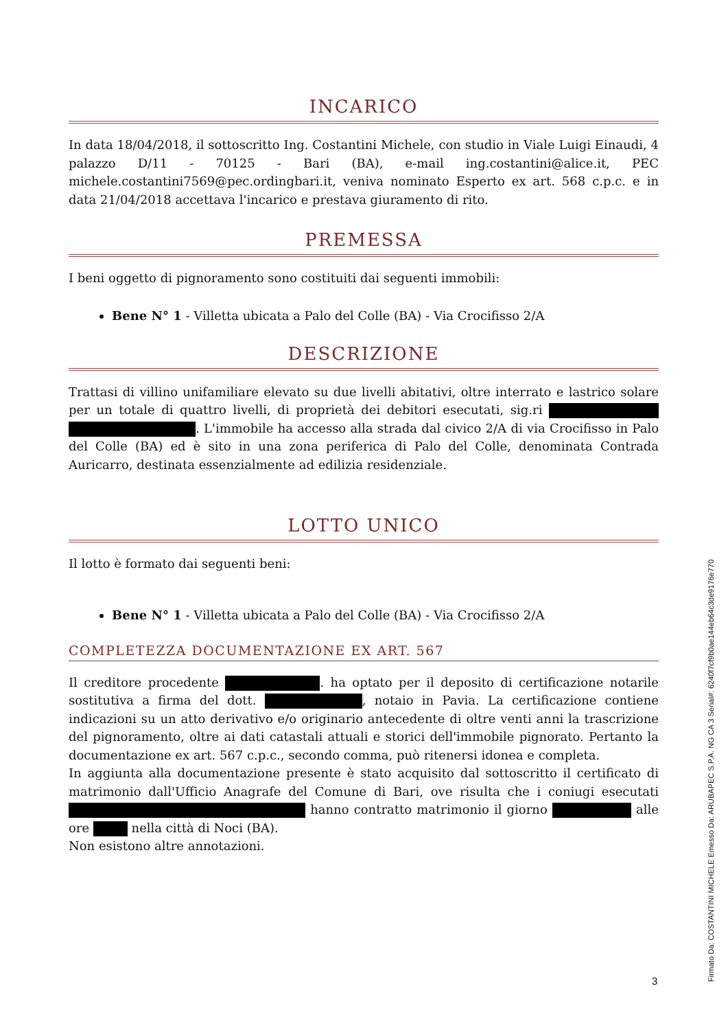INCARICO
In data 18/04/2018, il sottoscritto Ing. Costantini Michele, con studio in Viale Luigi Einaudi, 4 palazzo D/11 - 70125 - Bari (BA), e-mail ing.costantini@alice.it, PEC michele.costantini7569@pec.ordingbari.it, veniva nominato Esperto ex art. 568 c.p.c. e in data 21/04/2018 accettava l'incarico e prestava giuramento di rito.
PREMESSA
I beni oggetto di pignoramento sono costituiti dai seguenti immobili:
Bene N° 1 - Villetta ubicata a Palo del Colle (BA) - Via Crocifisso 2/A
DESCRIZIONE
Trattasi di villino unifamiliare elevato su due livelli abitativi, oltre interrato e lastrico solare per un totale di quattro livelli, di proprietà dei debitori esecutati, sig.ri . L'immobile ha accesso alla strada dal civico 2/A di via Crocifisso in Palo del Colle (BA) ed è sito in una zona periferica di Palo del Colle, denominata Contrada Auricarro, destinata essenzialmente ad edilizia residenziale.
LOTTO UNICO
Il lotto è formato dai seguenti beni:
Bene N° 1 - Villetta ubicata a Palo del Colle (BA) - Via Crocifisso 2/A
COMPLETEZZA DOCUMENTAZIONE EX ART. 567
Il creditore procedente . ha optato per il deposito di certificazione notarile sostitutiva a firma del dott. , notaio in Pavia. La certificazione contiene indicazioni su un atto derivativo e/o originario antecedente di oltre venti anni la trascrizione del pignoramento, oltre ai dati catastali attuali e storici dell'immobile pignorato. Pertanto la documentazione ex art. 567 c.p.c., secondo comma, può ritenersi idonea e completa.
In aggiunta alla documentazione presente è stato acquisito dal sottoscritto il certificato di matrimonio dall'Ufficio Anagrafe del Comune di Bari, ove risulta che i coniugi esecutati hanno contratto matrimonio il giorno alle ore nella città di Noci (BA).
Non esistono altre annotazioni.
3 Firmato Da: COSTANTINI MICHELE Emesso Da: ARUBAPEC S.P.A. NG CA 3 Serial#: 6240f7cf9b0ae144eb64c3de9176e770